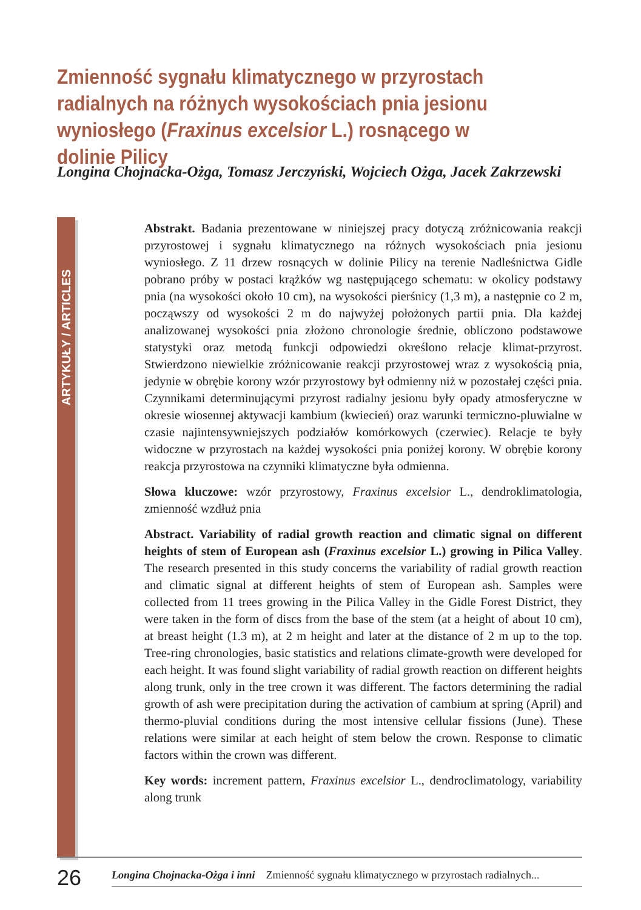Zmienność sygnału klimatycznego w przyrostach radialnych na różnych wysokościach pnia jesionu wyniosłego (Fraxinus excelsior L.) rosnącego w dolinie Pilicy
Longina Chojnacka-Ożga, Tomasz Jerczyński, Wojciech Ożga, Jacek Zakrzewski
ARTYKUŁY / ARTICLES
Abstrakt. Badania prezentowane w niniejszej pracy dotyczą zróżnicowania reakcji przyrostowej i sygnału klimatycznego na różnych wysokościach pnia jesionu wyniosłego. Z 11 drzew rosnących w dolinie Pilicy na terenie Nadleśnictwa Gidle pobrano próby w postaci krążków wg następującego schematu: w okolicy podstawy pnia (na wysokości około 10 cm), na wysokości pierśnicy (1,3 m), a następnie co 2 m, począwszy od wysokości 2 m do najwyżej położonych partii pnia. Dla każdej analizowanej wysokości pnia złożono chronologie średnie, obliczono podstawowe statystyki oraz metodą funkcji odpowiedzi określono relacje klimat-przyrost. Stwierdzono niewielkie zróżnicowanie reakcji przyrostowej wraz z wysokością pnia, jedynie w obrębie korony wzór przyrostowy był odmienny niż w pozostałej części pnia. Czynnikami determinującymi przyrost radialny jesionu były opady atmosferyczne w okresie wiosennej aktywacji kambium (kwiecień) oraz warunki termiczno-pluwialne w czasie najintensywniejszych podziałów komórkowych (czerwiec). Relacje te były widoczne w przyrostach na każdej wysokości pnia poniżej korony. W obrębie korony reakcja przyrostowa na czynniki klimatyczne była odmienna.
Słowa kluczowe: wzór przyrostowy, Fraxinus excelsior L., dendroklimatologia, zmienność wzdłuż pnia
Abstract. Variability of radial growth reaction and climatic signal on different heights of stem of European ash (Fraxinus excelsior L.) growing in Pilica Valley. The research presented in this study concerns the variability of radial growth reaction and climatic signal at different heights of stem of European ash. Samples were collected from 11 trees growing in the Pilica Valley in the Gidle Forest District, they were taken in the form of discs from the base of the stem (at a height of about 10 cm), at breast height (1.3 m), at 2 m height and later at the distance of 2 m up to the top. Tree-ring chronologies, basic statistics and relations climate-growth were developed for each height. It was found slight variability of radial growth reaction on different heights along trunk, only in the tree crown it was different. The factors determining the radial growth of ash were precipitation during the activation of cambium at spring (April) and thermo-pluvial conditions during the most intensive cellular fissions (June). These relations were similar at each height of stem below the crown. Response to climatic factors within the crown was different.
Key words: increment pattern, Fraxinus excelsior L., dendroclimatology, variability along trunk
26 Longina Chojnacka-Ożga i inni Zmienność sygnału klimatycznego w przyrostach radialnych...